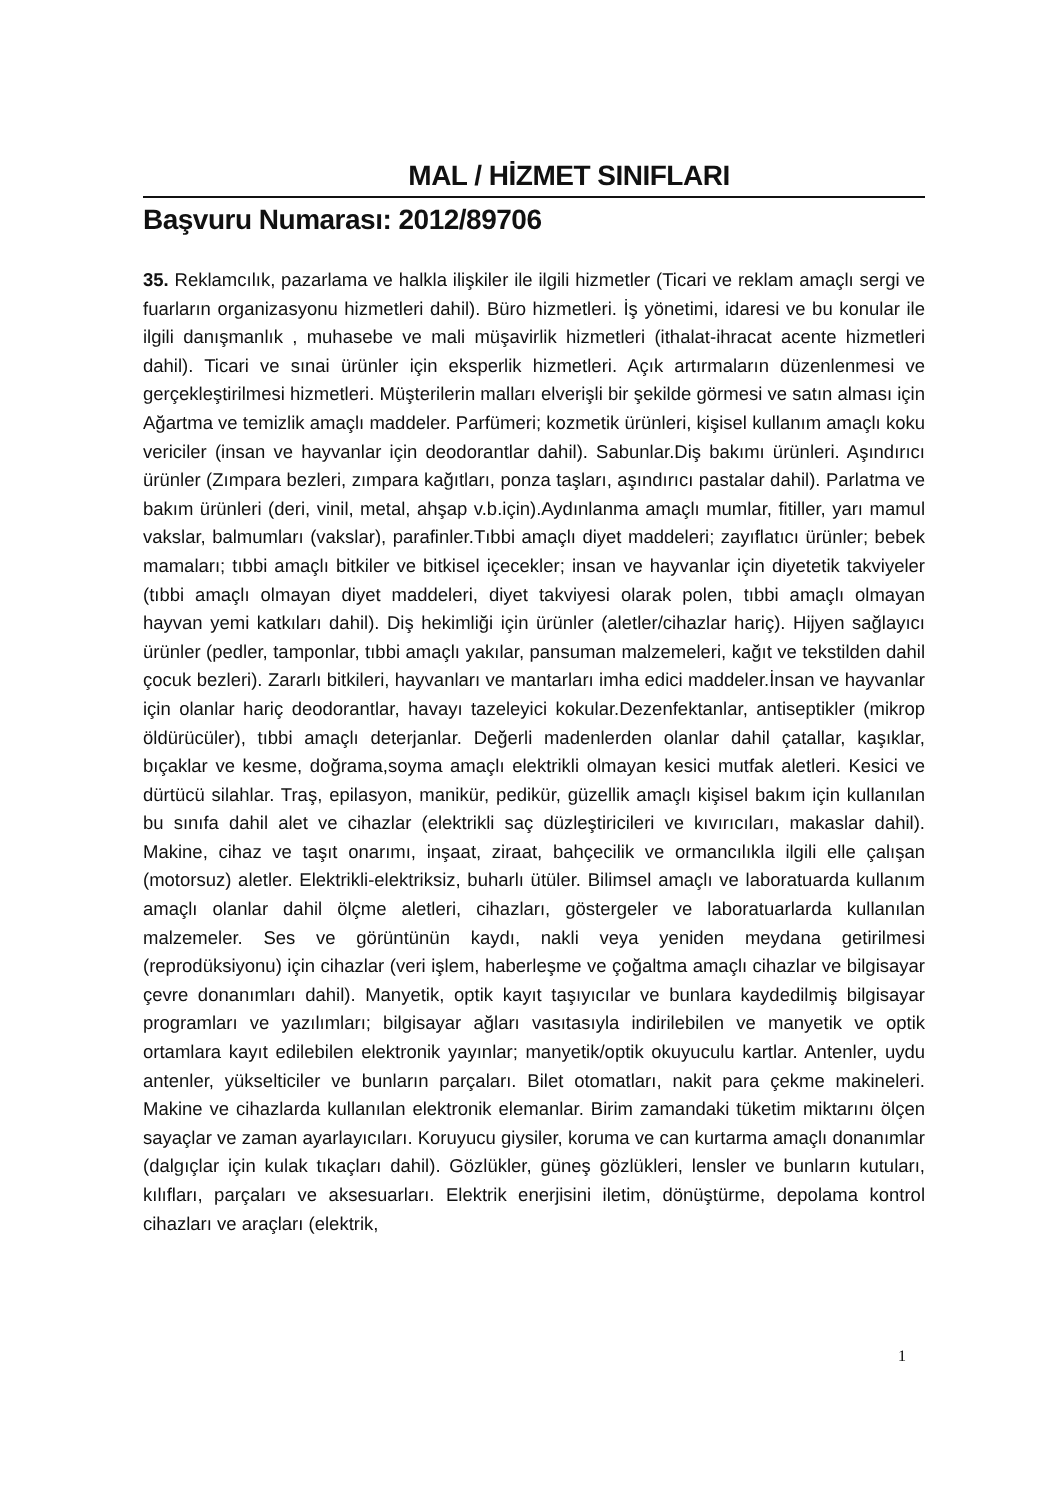MAL / HİZMET SINIFLARI
Başvuru Numarası: 2012/89706
35. Reklamcılık, pazarlama ve halkla ilişkiler ile ilgili hizmetler (Ticari ve reklam amaçlı sergi ve fuarların organizasyonu hizmetleri dahil). Büro hizmetleri. İş yönetimi, idaresi ve bu konular ile ilgili danışmanlık , muhasebe ve mali müşavirlik hizmetleri (ithalat-ihracat acente hizmetleri dahil). Ticari ve sınai ürünler için eksperlik hizmetleri. Açık artırmaların düzenlenmesi ve gerçekleştirilmesi hizmetleri. Müşterilerin malları elverişli bir şekilde görmesi ve satın alması için Ağartma ve temizlik amaçlı maddeler. Parfümeri; kozmetik ürünleri, kişisel kullanım amaçlı koku vericiler (insan ve hayvanlar için deodorantlar dahil). Sabunlar.Diş bakımı ürünleri. Aşındırıcı ürünler (Zımpara bezleri, zımpara kağıtları, ponza taşları, aşındırıcı pastalar dahil). Parlatma ve bakım ürünleri (deri, vinil, metal, ahşap v.b.için).Aydınlanma amaçlı mumlar, fitiller, yarı mamul vakslar, balmumları (vakslar), parafinler.Tıbbi amaçlı diyet maddeleri; zayıflatıcı ürünler; bebek mamaları; tıbbi amaçlı bitkiler ve bitkisel içecekler; insan ve hayvanlar için diyetetik takviyeler (tıbbi amaçlı olmayan diyet maddeleri, diyet takviyesi olarak polen, tıbbi amaçlı olmayan hayvan yemi katkıları dahil). Diş hekimliği için ürünler (aletler/cihazlar hariç). Hijyen sağlayıcı ürünler (pedler, tamponlar, tıbbi amaçlı yakılar, pansuman malzemeleri, kağıt ve tekstilden dahil çocuk bezleri). Zararlı bitkileri, hayvanları ve mantarları imha edici maddeler.İnsan ve hayvanlar için olanlar hariç deodorantlar, havayı tazeleyici kokular.Dezenfektanlar, antiseptikler (mikrop öldürücüler), tıbbi amaçlı deterjanlar. Değerli madenlerden olanlar dahil çatallar, kaşıklar, bıçaklar ve kesme, doğrama,soyma amaçlı elektrikli olmayan kesici mutfak aletleri. Kesici ve dürtücü silahlar. Traş, epilasyon, manikür, pedikür, güzellik amaçlı kişisel bakım için kullanılan bu sınıfa dahil alet ve cihazlar (elektrikli saç düzleştiricileri ve kıvırıcıları, makaslar dahil). Makine, cihaz ve taşıt onarımı, inşaat, ziraat, bahçecilik ve ormancılıkla ilgili elle çalışan (motorsuz) aletler. Elektrikli-elektriksiz, buharlı ütüler. Bilimsel amaçlı ve laboratuarda kullanım amaçlı olanlar dahil ölçme aletleri, cihazları, göstergeler ve laboratuarlarda kullanılan malzemeler. Ses ve görüntünün kaydı, nakli veya yeniden meydana getirilmesi (reprodüksiyonu) için cihazlar (veri işlem, haberleşme ve çoğaltma amaçlı cihazlar ve bilgisayar çevre donanımları dahil). Manyetik, optik kayıt taşıyıcılar ve bunlara kaydedilmiş bilgisayar programları ve yazılımları; bilgisayar ağları vasıtasıyla indirilebilen ve manyetik ve optik ortamlara kayıt edilebilen elektronik yayınlar; manyetik/optik okuyuculu kartlar. Antenler, uydu antenler, yükselticiler ve bunların parçaları. Bilet otomatları, nakit para çekme makineleri. Makine ve cihazlarda kullanılan elektronik elemanlar. Birim zamandaki tüketim miktarını ölçen sayaçlar ve zaman ayarlayıcıları. Koruyucu giysiler, koruma ve can kurtarma amaçlı donanımlar (dalgıçlar için kulak tıkaçları dahil). Gözlükler, güneş gözlükleri, lensler ve bunların kutuları, kılıfları, parçaları ve aksesuarları. Elektrik enerjisini iletim, dönüştürme, depolama kontrol cihazları ve araçları (elektrik,
1